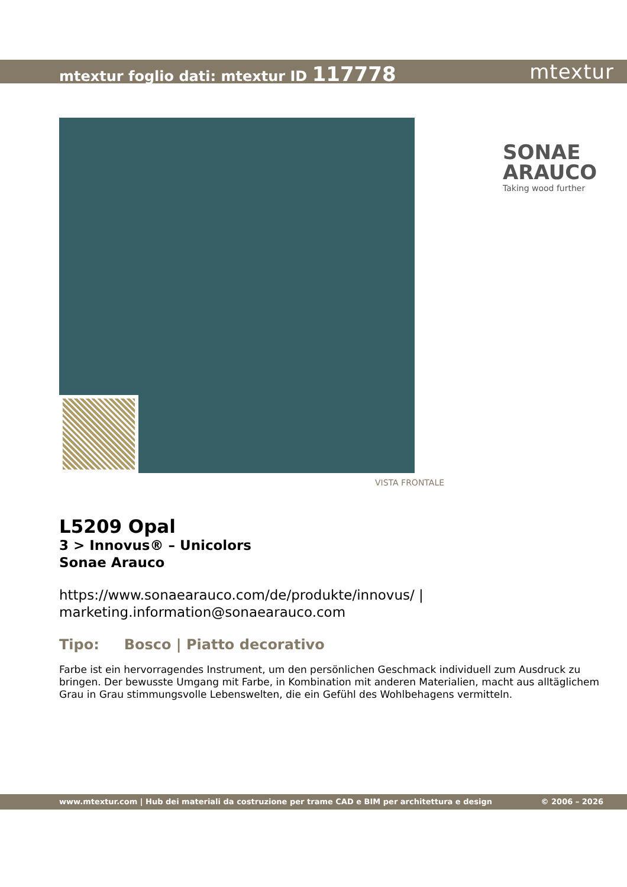mtextur foglio dati: mtextur ID 117778 mtextur
SONAE
ARAUCO
Taking wood further
VISTA FRONTALE
L5209 Opal
3 > Innovus® – Unicolors
Sonae Arauco
https://www.sonaearauco.com/de/produkte/innovus/ | marketing.information@sonaearauco.com
Tipo: Bosco | Piatto decorativo
Farbe ist ein hervorragendes Instrument, um den persönlichen Geschmack individuell zum Ausdruck zu bringen. Der bewusste Umgang mit Farbe, in Kombination mit anderen Materialien, macht aus alltäglichem Grau in Grau stimmungsvolle Lebenswelten, die ein Gefühl des Wohlbehagens vermitteln.
www.mtextur.com | Hub dei materiali da costruzione per trame CAD e BIM per architettura e design © 2006 – 2026